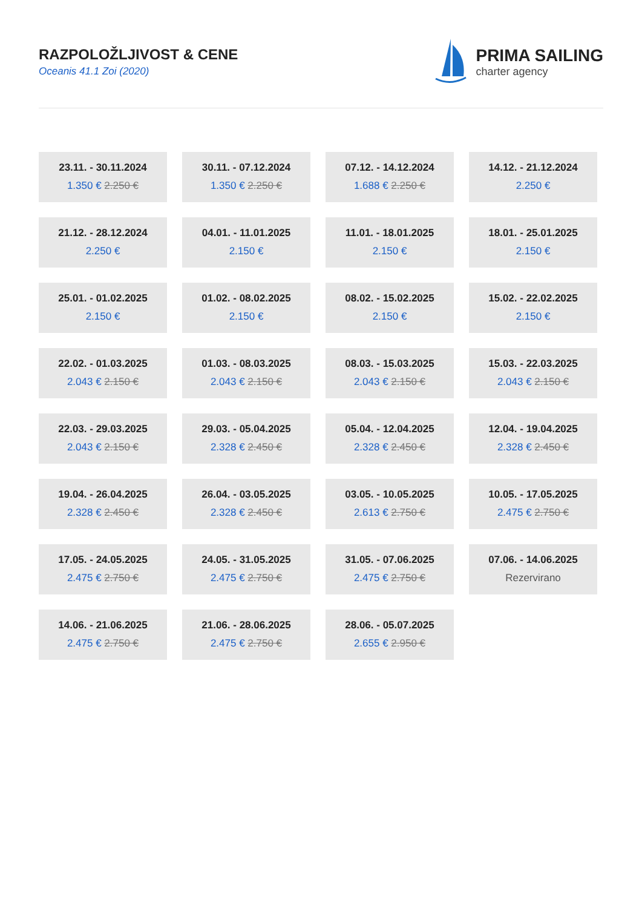RAZPOLOŽLJIVOST & CENE
Oceanis 41.1 Zoi (2020)
PRIMA SAILING
charter agency
23.11. - 30.11.2024
1.350 € 2.250 €
30.11. - 07.12.2024
1.350 € 2.250 €
07.12. - 14.12.2024
1.688 € 2.250 €
14.12. - 21.12.2024
2.250 €
21.12. - 28.12.2024
2.250 €
04.01. - 11.01.2025
2.150 €
11.01. - 18.01.2025
2.150 €
18.01. - 25.01.2025
2.150 €
25.01. - 01.02.2025
2.150 €
01.02. - 08.02.2025
2.150 €
08.02. - 15.02.2025
2.150 €
15.02. - 22.02.2025
2.150 €
22.02. - 01.03.2025
2.043 € 2.150 €
01.03. - 08.03.2025
2.043 € 2.150 €
08.03. - 15.03.2025
2.043 € 2.150 €
15.03. - 22.03.2025
2.043 € 2.150 €
22.03. - 29.03.2025
2.043 € 2.150 €
29.03. - 05.04.2025
2.328 € 2.450 €
05.04. - 12.04.2025
2.328 € 2.450 €
12.04. - 19.04.2025
2.328 € 2.450 €
19.04. - 26.04.2025
2.328 € 2.450 €
26.04. - 03.05.2025
2.328 € 2.450 €
03.05. - 10.05.2025
2.613 € 2.750 €
10.05. - 17.05.2025
2.475 € 2.750 €
17.05. - 24.05.2025
2.475 € 2.750 €
24.05. - 31.05.2025
2.475 € 2.750 €
31.05. - 07.06.2025
2.475 € 2.750 €
07.06. - 14.06.2025
Rezervirano
14.06. - 21.06.2025
2.475 € 2.750 €
21.06. - 28.06.2025
2.475 € 2.750 €
28.06. - 05.07.2025
2.655 € 2.950 €